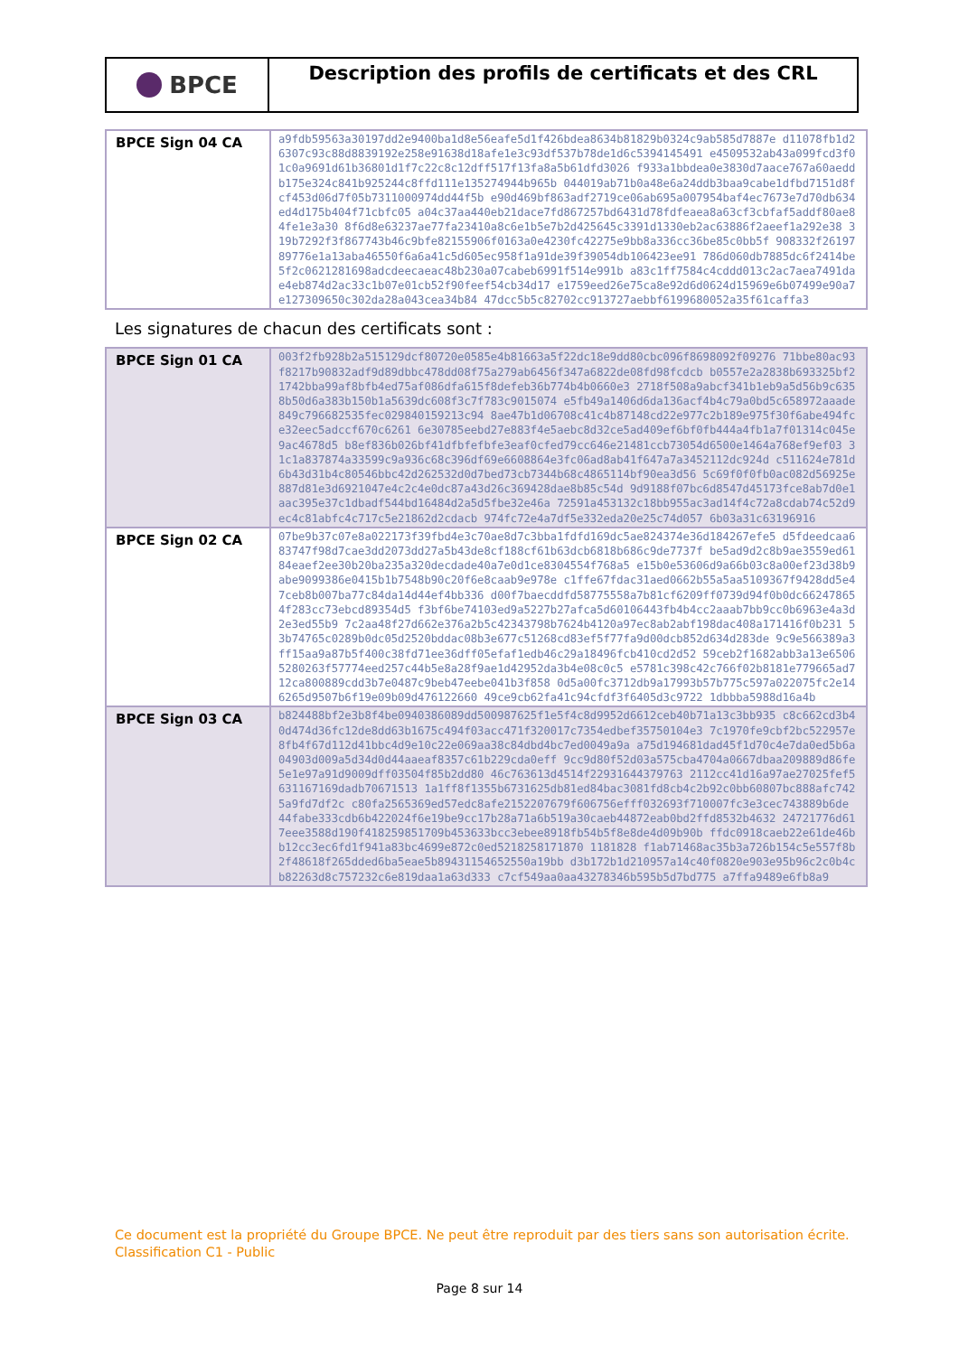BPCE
Description des profils de certificats et des CRL
| BPCE Sign 04 CA | a9fdb59563a30197dd2e9400ba1d8e56eafe5d1f426bdea8634b81829b0324c9ab585d7887e d11078fb1d26307c93c88d8839192e258e91638d18afe1e3c93df537b78de1d6c5394145491 e4509532ab43a099fcd3f01c0a9691d61b36801d1f7c22c8c12dff517f13fa8a5b61dfd3026 f933a1bbdea0e3830d7aace767a60aeddb175e324c841b925244c8ffd111e135274944b965b 044019ab71b0a48e6a24ddb3baa9cabe1dfbd7151d8fcf453d06d7f05b7311000974dd44f5b e90d469bf863adf2719ce06ab695a007954baf4ec7673e7d70db634ed4d175b404f71cbfc05 a04c37aa440eb21dace7fd867257bd6431d78fdfeaea8a63cf3cbfaf5addf80ae84fe1e3a30 8f6d8e63237ae77fa23410a8c6e1b5e7b2d425645c3391d1330eb2ac63886f2aeef1a292e38 319b7292f3f867743b46c9bfe82155906f0163a0e4230fc42275e9bb8a336cc36be85c0bb5f 908332f2619789776e1a13aba46550f6a6a41c5d605ec958f1a91de39f39054db106423ee91 786d060db7885dc6f2414be5f2c0621281698adcdeecaeac48b230a07cabeb6991f514e991b a83c1ff7584c4cddd013c2ac7aea7491dae4eb874d2ac33c1b07e01cb52f90feef54cb34d17 e1759eed26e75ca8e92d6d0624d15969e6b07499e90a7e127309650c302da28a043cea34b84 47dcc5b5c82702cc913727aebbf6199680052a35f61caffa3 |
Les signatures de chacun des certificats sont :
| BPCE Sign 01 CA | 003f2fb928b2a515129dcf80720e0585e4b81663a5f22dc18e9dd80cbc096f8698092f09276 71bbe80ac93f8217b90832adf9d89dbbc478dd08f75a279ab6456f347a6822de08fd98fcdcb b0557e2a2838b693325bf21742bba99af8bfb4ed75af086dfa615f8defeb36b774b4b0660e3 2718f508a9abcf341b1eb9a5d56b9c6358b50d6a383b150b1a5639dc608f3c7f783c9015074 e5fb49a1406d6da136acf4b4c79a0bd5c658972aaade849c796682535fec029840159213c94 8ae47b1d06708c41c4b87148cd22e977c2b189e975f30f6abe494fce32eec5adccf670c6261 6e30785eebd27e883f4e5aebc8d32ce5ad409ef6bf0fb444a4fb1a7f01314c045e9ac4678d5 b8ef836b026bf41dfbfefbfe3eaf0cfed79cc646e21481ccb73054d6500e1464a768ef9ef03 31c1a837874a33599c9a936c68c396df69e6608864e3fc06ad8ab41f647a7a3452112dc924d c511624e781d6b43d31b4c80546bbc42d262532d0d7bed73cb7344b68c4865114bf90ea3d56 5c69f0f0fb0ac082d56925e887d81e3d6921047e4c2c4e0dc87a43d26c369428dae8b85c54d 9d9188f07bc6d8547d45173fce8ab7d0e1aac395e37c1dbadf544bd16484d2a5d5fbe32e46a 72591a453132c18bb955ac3ad14f4c72a8cdab74c52d9ec4c81abfc4c717c5e21862d2cdacb 974fc72e4a7df5e332eda20e25c74d057 6b03a31c63196916 |
| BPCE Sign 02 CA | 07be9b37c07e8a022173f39fbd4e3c70ae8d7c3bba1fdfd169dc5ae824374e36d184267efe5 d5fdeedcaa683747f98d7cae3dd2073dd27a5b43de8cf188cf61b63dcb6818b686c9de7737f be5ad9d2c8b9ae3559ed6184eaef2ee30b20ba235a320decdade40a7e0d1ce8304554f768a5 e15b0e53606d9a66b03c8a00ef23d38b9abe9099386e0415b1b7548b90c20f6e8caab9e978e c1ffe67fdac31aed0662b55a5aa5109367f9428dd5e47ceb8b007ba77c84da14d44ef4bb336 d00f7baecddfd58775558a7b81cf6209ff0739d94f0b0dc662478654f283cc73ebcd89354d5 f3bf6be74103ed9a5227b27afca5d60106443fb4b4cc2aaab7bb9cc0b6963e4a3d2e3ed55b9 7c2aa48f27d662e376a2b5c42343798b7624b4120a97ec8ab2abf198dac408a171416f0b231 53b74765c0289b0dc05d2520bddac08b3e677c51268cd83ef5f77fa9d00dcb852d634d283de 9c9e566389a3ff15aa9a87b5f400c38fd71ee36dff05efaf1edb46c29a18496fcb410cd2d52 59ceb2f1682abb3a13e65065280263f57774eed257c44b5e8a28f9ae1d42952da3b4e08c0c5 e5781c398c42c766f02b8181e779665ad712ca800889cdd3b7e0487c9beb47eebe041b3f858 0d5a00fc3712db9a17993b57b775c597a022075fc2e146265d9507b6f19e09b09d476122660 49ce9cb62fa41c94cfdf3f6405d3c9722 1dbbba5988d16a4b |
| BPCE Sign 03 CA | b824488bf2e3b8f4be0940386089dd500987625f1e5f4c8d9952d6612ceb40b71a13c3bb935 c8c662cd3b40d474d36fc12de8dd63b1675c494f03acc471f320017c7354edbef35750104e3 7c1970fe9cbf2bc522957e8fb4f67d112d41bbc4d9e10c22e069aa38c84dbd4bc7ed0049a9a a75d194681dad45f1d70c4e7da0ed5b6a04903d009a5d34d0d44aaeaf8357c61b229cda0eff 9cc9d80f52d03a575cba4704a0667dbaa209889d86fe5e1e97a91d9009dff03504f85b2dd80 46c763613d4514f22931644379763 2112cc41d16a97ae27025fef5631167169dadb70671513 1a1ff8f1355b6731625db81ed84bac3081fd8cb4c2b92c0bb60807bc888afc7425a9fd7df2c c80fa2565369ed57edc8afe2152207679f606756efff032693f710007fc3e3cec743889b6de 44fabe333cdb6b422024f6e19be9cc17b28a71a6b519a30caeb44872eab0bd2ffd8532b4632 24721776d617eee3588d190f418259851709b453633bcc3ebee8918fb54b5f8e8de4d09b90b ffdc0918caeb22e61de46bb12cc3ec6fd1f941a83bc4699e872c0ed5218258171870 1181828 f1ab71468ac35b3a726b154c5e557f8b2f48618f265dded6ba5eae5b89431154652550a19bb d3b172b1d210957a14c40f0820e903e95b96c2c0b4cb82263d8c757232c6e819daa1a63d333 c7cf549aa0aa43278346b595b5d7bd775 a7ffa9489e6fb8a9 |
Ce document est la propriété du Groupe BPCE. Ne peut être reproduit par des tiers sans son autorisation écrite.
Classification C1 - Public
Page 8 sur 14